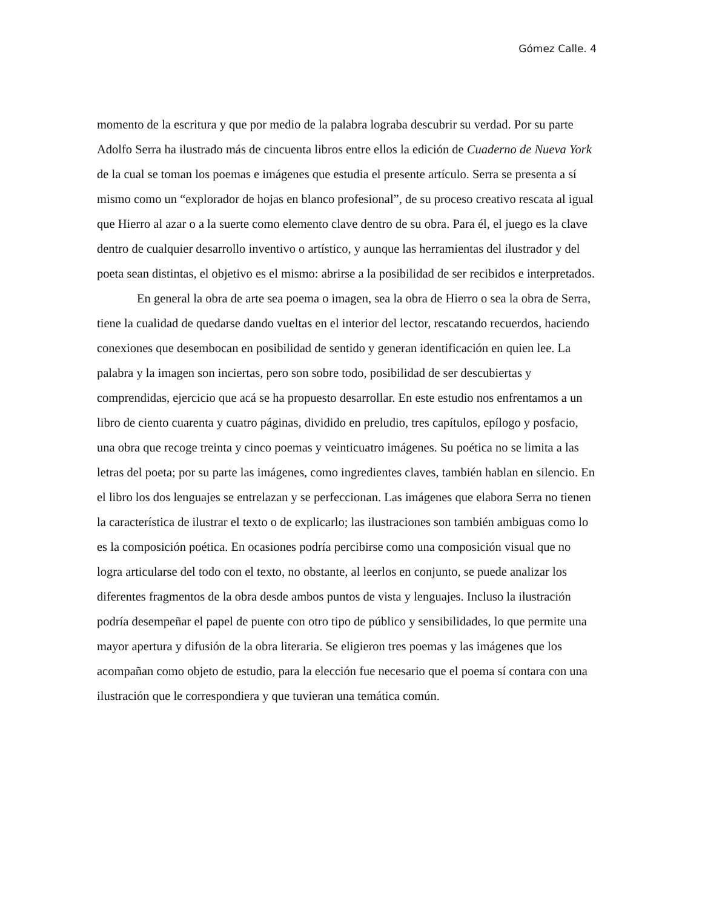Gómez Calle. 4
momento de la escritura y que por medio de la palabra lograba descubrir su verdad. Por su parte Adolfo Serra ha ilustrado más de cincuenta libros entre ellos la edición de Cuaderno de Nueva York de la cual se toman los poemas e imágenes que estudia el presente artículo. Serra se presenta a sí mismo como un “explorador de hojas en blanco profesional”, de su proceso creativo rescata al igual que Hierro al azar o a la suerte como elemento clave dentro de su obra. Para él, el juego es la clave dentro de cualquier desarrollo inventivo o artístico, y aunque las herramientas del ilustrador y del poeta sean distintas, el objetivo es el mismo: abrirse a la posibilidad de ser recibidos e interpretados.
En general la obra de arte sea poema o imagen, sea la obra de Hierro o sea la obra de Serra, tiene la cualidad de quedarse dando vueltas en el interior del lector, rescatando recuerdos, haciendo conexiones que desembocan en posibilidad de sentido y generan identificación en quien lee. La palabra y la imagen son inciertas, pero son sobre todo, posibilidad de ser descubiertas y comprendidas, ejercicio que acá se ha propuesto desarrollar. En este estudio nos enfrentamos a un libro de ciento cuarenta y cuatro páginas, dividido en preludio, tres capítulos, epílogo y posfacio, una obra que recoge treinta y cinco poemas y veinticuatro imágenes. Su poética no se limita a las letras del poeta; por su parte las imágenes, como ingredientes claves, también hablan en silencio. En el libro los dos lenguajes se entrelazan y se perfeccionan. Las imágenes que elabora Serra no tienen la característica de ilustrar el texto o de explicarlo; las ilustraciones son también ambiguas como lo es la composición poética. En ocasiones podría percibirse como una composición visual que no logra articularse del todo con el texto, no obstante, al leerlos en conjunto, se puede analizar los diferentes fragmentos de la obra desde ambos puntos de vista y lenguajes. Incluso la ilustración podría desempeñar el papel de puente con otro tipo de público y sensibilidades, lo que permite una mayor apertura y difusión de la obra literaria. Se eligieron tres poemas y las imágenes que los acompañan como objeto de estudio, para la elección fue necesario que el poema sí contara con una ilustración que le correspondiera y que tuvieran una temática común.